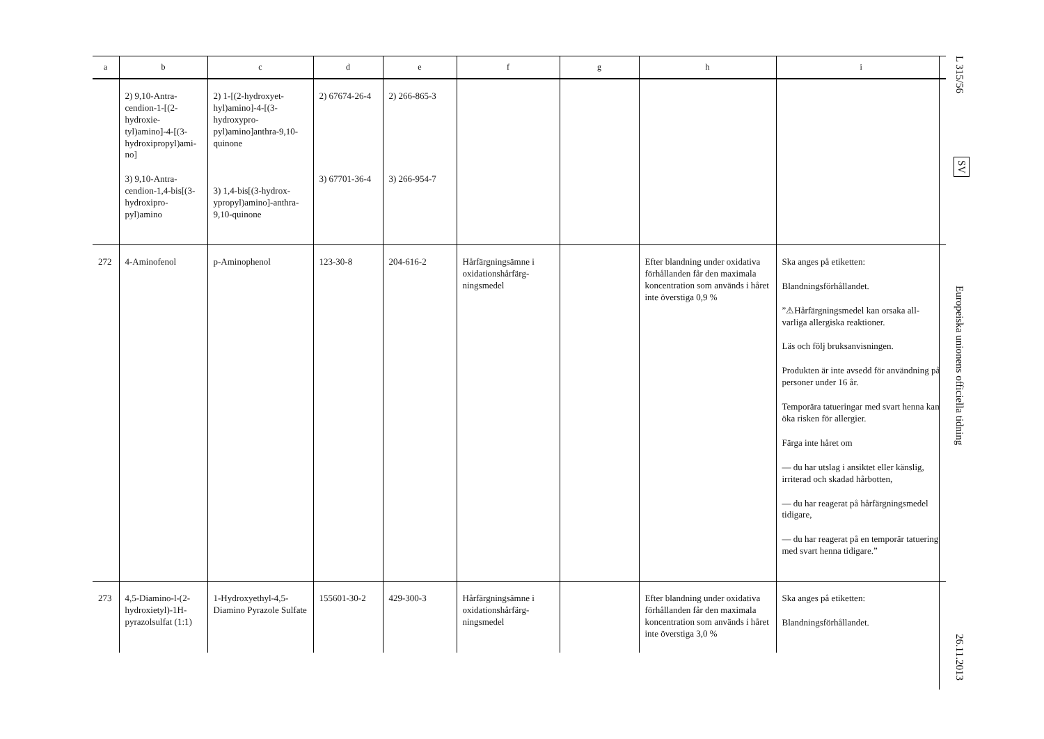| a | b | c | d | e | f | g | h | i |
| --- | --- | --- | --- | --- | --- | --- | --- | --- |
| | 2) 9,10-Antra­cendion-1-[(2-hydroxie­tyl)amino]-4-[(3-hydroxi­propyl)ami­no] 3) 9,10-Antra­cendion-1,4-bis[(3-hyd­roxipro­pyl)amino | 2) 1-[(2-hydroxyet­hyl)amino]-4-[(3-hydroxypro­pyl)amino]anthra-9,10-quinone 3) 1,4-bis[(3-hydrox­ypropyl)amino]-anthra-9,10-qui­none | 2) 67674-26-4 3) 67701-36-4 | 2) 266-865-3 3) 266-954-7 | | | | |
| 272 | 4-Aminofenol | p-Aminophenol | 123-30-8 | 204-616-2 | Hårfärgningsämne i oxidationshårfärg­ningsmedel | | Efter blandning under oxida­tiva förhållanden får den maximala koncentration som används i håret inte överstiga 0,9 % | Ska anges på etiketten: Blandningsförhållandet. ”⚠Hårfärgningsmedel kan orsaka all­varliga allergiska reaktioner. Läs och följ bruksanvisningen. Produkten är inte avsedd för använd­ning på personer under 16 år. Temporära tatueringar med svart henna kan öka risken för allergier. Färga inte håret om — du har utslag i ansiktet eller käns­lig, irriterad och skadad hårbotten, — du har reagerat på hårfärgnings­medel tidigare, — du har reagerat på en temporär tatuering med svart henna tidiga­re.” |
| 273 | 4,5-Diamino-l-(2-hydroxietyl)-1H-pyrazolsulfat (1:1) | 1-Hydroxyethyl-4,5-Diamino Pyrazole Sul­fate | 155601-30-2 | 429-300-3 | Hårfärgningsämne i oxidationshårfärg­ningsmedel | | Efter blandning under oxida­tiva förhållanden får den maximala koncentration som används i håret inte överstiga 3,0 % | Ska anges på etiketten: Blandningsförhållandet. |
L 315/56
SV
Europeiska unionens officiella tidning
26.11.2013